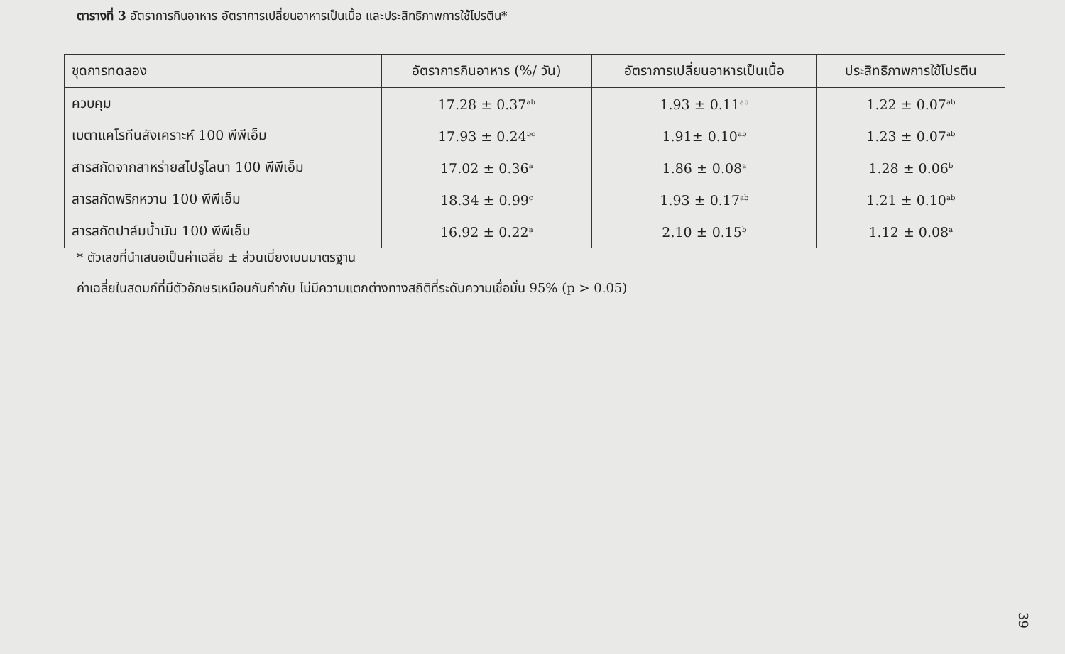ตารางที่ 3 อัตราการกินอาหาร อัตราการเปลี่ยนอาหารเป็นเนื้อ และประสิทธิภาพการใช้โปรตีน*
| ชุดการทดลอง | อัตราการกินอาหาร (%/ วัน) | อัตราการเปลี่ยนอาหารเป็นเนื้อ | ประสิทธิภาพการใช้โปรตีน |
| --- | --- | --- | --- |
| ควบคุม | 17.28 ± 0.37<sup>ab</sup> | 1.93 ± 0.11<sup>ab</sup> | 1.22 ± 0.07<sup>ab</sup> |
| เบตาแคโรทีนสังเคราะห์ 100 พีพีเอ็ม | 17.93 ± 0.24<sup>bc</sup> | 1.91± 0.10<sup>ab</sup> | 1.23 ± 0.07<sup>ab</sup> |
| สารสกัดจากสาหร่ายสไปรูไลนา 100 พีพีเอ็ม | 17.02 ± 0.36<sup>a</sup> | 1.86 ± 0.08<sup>a</sup> | 1.28 ± 0.06<sup>b</sup> |
| สารสกัดพริกหวาน 100 พีพีเอ็ม | 18.34 ± 0.99<sup>c</sup> | 1.93 ± 0.17<sup>ab</sup> | 1.21 ± 0.10<sup>ab</sup> |
| สารสกัดปาล์มน้ำมัน 100 พีพีเอ็ม | 16.92 ± 0.22<sup>a</sup> | 2.10 ± 0.15<sup>b</sup> | 1.12 ± 0.08<sup>a</sup> |
* ตัวเลขที่นำเสนอเป็นค่าเฉลี่ย ± ส่วนเบี่ยงเบนมาตรฐาน
ค่าเฉลี่ยในสดมภ์ที่มีตัวอักษรเหมือนกันกำกับ ไม่มีความแตกต่างทางสถิติที่ระดับความเชื่อมั่น 95% (p > 0.05)
39